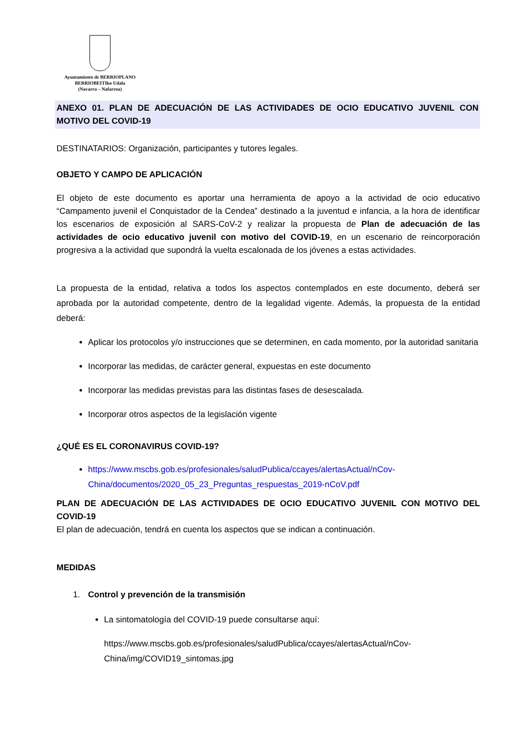Ayuntamiento de BERRIOPLANO
BERRIOBEITIko Udala
(Navarra – Nafarroa)
ANEXO 01. PLAN DE ADECUACIÓN DE LAS ACTIVIDADES DE OCIO EDUCATIVO JUVENIL CON MOTIVO DEL COVID-19
DESTINATARIOS: Organización, participantes y tutores legales.
OBJETO Y CAMPO DE APLICACIÓN
El objeto de este documento es aportar una herramienta de apoyo a la actividad de ocio educativo “Campamento juvenil el Conquistador de la Cendea” destinado a la juventud e infancia, a la hora de identificar los escenarios de exposición al SARS-CoV-2 y realizar la propuesta de Plan de adecuación de las actividades de ocio educativo juvenil con motivo del COVID-19, en un escenario de reincorporación progresiva a la actividad que supondrá la vuelta escalonada de los jóvenes a estas actividades.
La propuesta de la entidad, relativa a todos los aspectos contemplados en este documento, deberá ser aprobada por la autoridad competente, dentro de la legalidad vigente. Además, la propuesta de la entidad deberá:
Aplicar los protocolos y/o instrucciones que se determinen, en cada momento, por la autoridad sanitaria
Incorporar las medidas, de carácter general, expuestas en este documento
Incorporar las medidas previstas para las distintas fases de desescalada.
Incorporar otros aspectos de la legislación vigente
¿QUÉ ES EL CORONAVIRUS COVID-19?
https://www.mscbs.gob.es/profesionales/saludPublica/ccayes/alertasActual/nCov-China/documentos/2020_05_23_Preguntas_respuestas_2019-nCoV.pdf
PLAN DE ADECUACIÓN DE LAS ACTIVIDADES DE OCIO EDUCATIVO JUVENIL CON MOTIVO DEL COVID-19
El plan de adecuación, tendrá en cuenta los aspectos que se indican a continuación.
MEDIDAS
1. Control y prevención de la transmisión
La sintomatología del COVID-19 puede consultarse aquí:
https://www.mscbs.gob.es/profesionales/saludPublica/ccayes/alertasActual/nCov-China/img/COVID19_sintomas.jpg